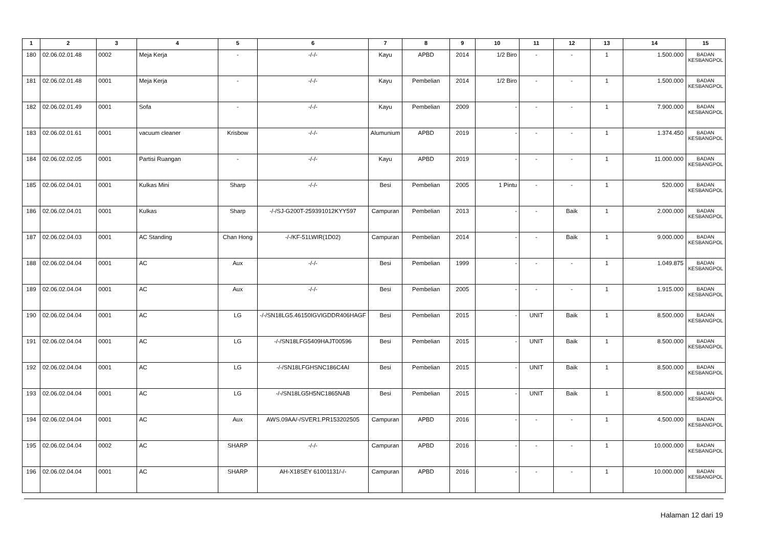| 1 | 2 | 3 | 4 | 5 | 6 | 7 | 8 | 9 | 10 | 11 | 12 | 13 | 14 | 15 |
| --- | --- | --- | --- | --- | --- | --- | --- | --- | --- | --- | --- | --- | --- | --- |
| 180 | 02.06.02.01.48 | 0002 | Meja Kerja | - | -/-/- | Kayu | APBD | 2014 | 1/2 Biro | - | - | 1 | 1.500.000 | BADAN KESBANGPOL |
| 181 | 02.06.02.01.48 | 0001 | Meja Kerja | - | -/-/- | Kayu | Pembelian | 2014 | 1/2 Biro | - | - | 1 | 1.500.000 | BADAN KESBANGPOL |
| 182 | 02.06.02.01.49 | 0001 | Sofa | - | -/-/- | Kayu | Pembelian | 2009 | - | - | - | 1 | 7.900.000 | BADAN KESBANGPOL |
| 183 | 02.06.02.01.61 | 0001 | vacuum cleaner | Krisbow | -/-/- | Alumunium | APBD | 2019 | - | - | - | 1 | 1.374.450 | BADAN KESBANGPOL |
| 184 | 02.06.02.02.05 | 0001 | Partisi Ruangan | - | -/-/- | Kayu | APBD | 2019 | - | - | - | 1 | 11.000.000 | BADAN KESBANGPOL |
| 185 | 02.06.02.04.01 | 0001 | Kulkas Mini | Sharp | -/-/- | Besi | Pembelian | 2005 | 1 Pintu | - | - | 1 | 520.000 | BADAN KESBANGPOL |
| 186 | 02.06.02.04.01 | 0001 | Kulkas | Sharp | -/-/SJ-G200T-259391012KYY597 | Campuran | Pembelian | 2013 | - | - | Baik | 1 | 2.000.000 | BADAN KESBANGPOL |
| 187 | 02.06.02.04.03 | 0001 | AC Standing | Chan Hong | -/-/KF-51LWIR(1D02) | Campuran | Pembelian | 2014 | - | - | Baik | 1 | 9.000.000 | BADAN KESBANGPOL |
| 188 | 02.06.02.04.04 | 0001 | AC | Aux | -/-/- | Besi | Pembelian | 1999 | - | - | - | 1 | 1.049.875 | BADAN KESBANGPOL |
| 189 | 02.06.02.04.04 | 0001 | AC | Aux | -/-/- | Besi | Pembelian | 2005 | - | - | - | 1 | 1.915.000 | BADAN KESBANGPOL |
| 190 | 02.06.02.04.04 | 0001 | AC | LG | -/-/SN18LG5.46150IGVIGDDR406HAGF | Besi | Pembelian | 2015 | - | UNIT | Baik | 1 | 8.500.000 | BADAN KESBANGPOL |
| 191 | 02.06.02.04.04 | 0001 | AC | LG | -/-/SN18LFG5409HAJT00596 | Besi | Pembelian | 2015 | - | UNIT | Baik | 1 | 8.500.000 | BADAN KESBANGPOL |
| 192 | 02.06.02.04.04 | 0001 | AC | LG | -/-/SN18LFGHSNC186C4AI | Besi | Pembelian | 2015 | - | UNIT | Baik | 1 | 8.500.000 | BADAN KESBANGPOL |
| 193 | 02.06.02.04.04 | 0001 | AC | LG | -/-/SN18LG5H5NC1865NAB | Besi | Pembelian | 2015 | - | UNIT | Baik | 1 | 8.500.000 | BADAN KESBANGPOL |
| 194 | 02.06.02.04.04 | 0001 | AC | Aux | AWS.09AA/-/SVER1.PR153202505 | Campuran | APBD | 2016 | - | - | - | 1 | 4.500.000 | BADAN KESBANGPOL |
| 195 | 02.06.02.04.04 | 0002 | AC | SHARP | -/-/- | Campuran | APBD | 2016 | - | - | - | 1 | 10.000.000 | BADAN KESBANGPOL |
| 196 | 02.06.02.04.04 | 0001 | AC | SHARP | AH-X18SEY 61001131/-/- | Campuran | APBD | 2016 | - | - | - | 1 | 10.000.000 | BADAN KESBANGPOL |
Halaman 12 dari 19